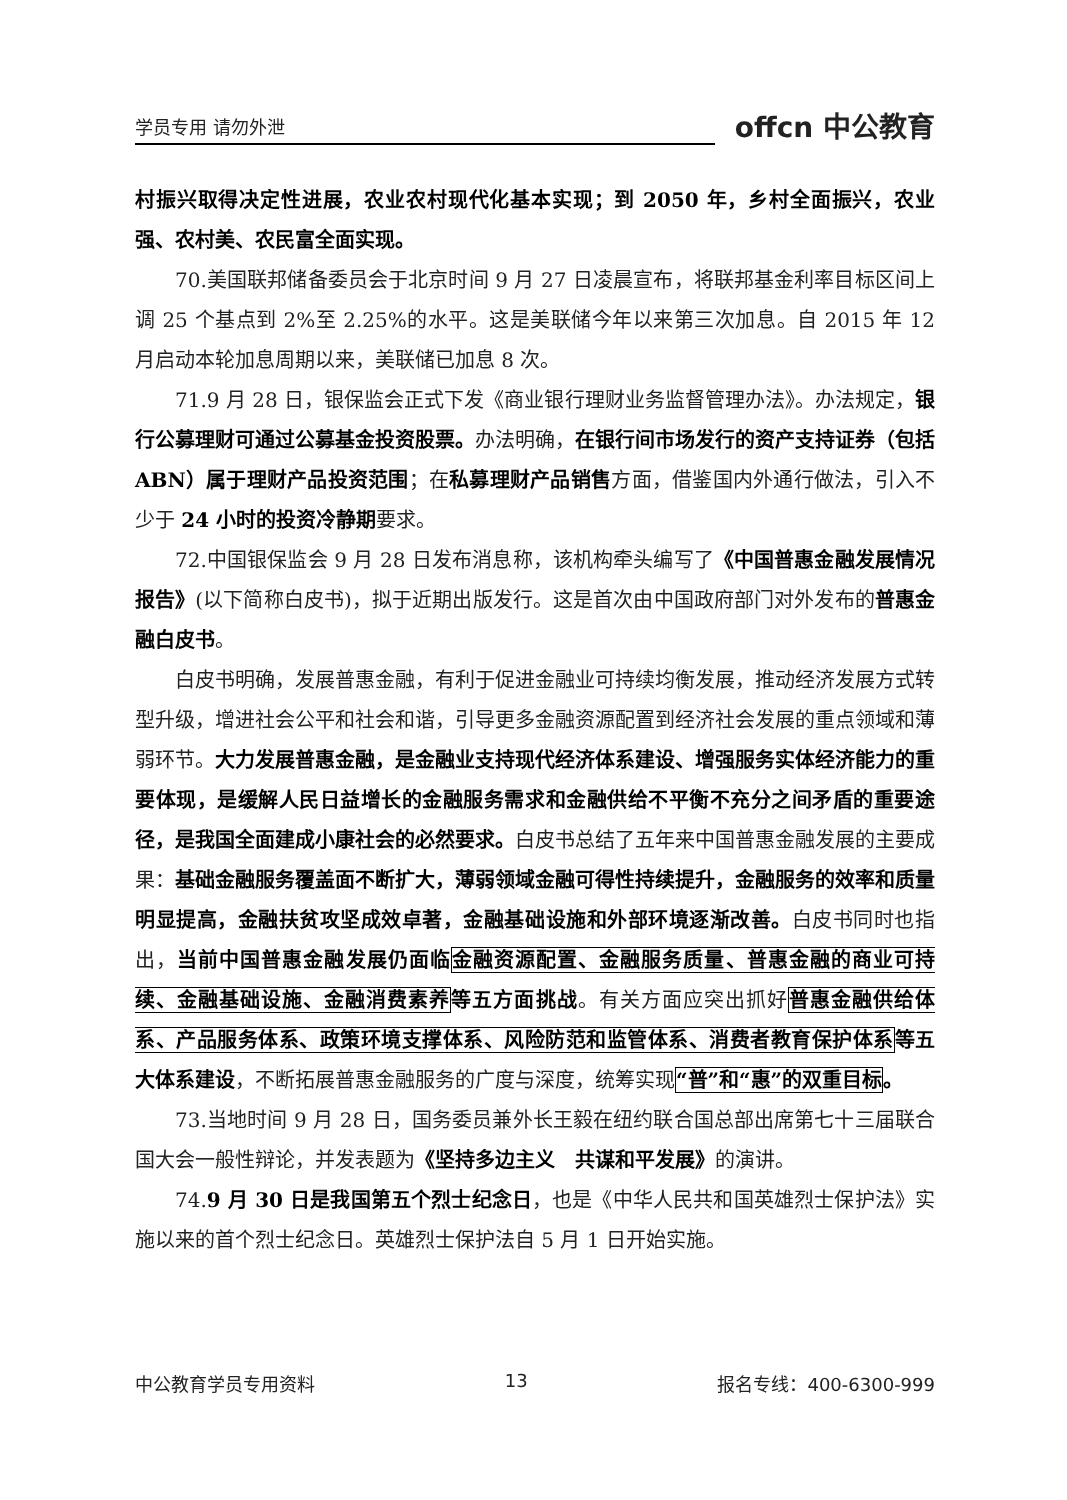学员专用 请勿外泄
offcn 中公教育
村振兴取得决定性进展，农业农村现代化基本实现；到 2050 年，乡村全面振兴，农业强、农村美、农民富全面实现。
70.美国联邦储备委员会于北京时间 9 月 27 日凌晨宣布，将联邦基金利率目标区间上调 25 个基点到 2%至 2.25%的水平。这是美联储今年以来第三次加息。自 2015 年 12 月启动本轮加息周期以来，美联储已加息 8 次。
71.9 月 28 日，银保监会正式下发《商业银行理财业务监督管理办法》。办法规定，银行公募理财可通过公募基金投资股票。办法明确，在银行间市场发行的资产支持证券（包括 ABN）属于理财产品投资范围；在私募理财产品销售方面，借鉴国内外通行做法，引入不少于 24 小时的投资冷静期要求。
72.中国银保监会 9 月 28 日发布消息称，该机构牵头编写了《中国普惠金融发展情况报告》(以下简称白皮书)，拟于近期出版发行。这是首次由中国政府部门对外发布的普惠金融白皮书。
白皮书明确，发展普惠金融，有利于促进金融业可持续均衡发展，推动经济发展方式转型升级，增进社会公平和社会和谐，引导更多金融资源配置到经济社会发展的重点领域和薄弱环节。大力发展普惠金融，是金融业支持现代经济体系建设、增强服务实体经济能力的重要体现，是缓解人民日益增长的金融服务需求和金融供给不平衡不充分之间矛盾的重要途径，是我国全面建成小康社会的必然要求。白皮书总结了五年来中国普惠金融发展的主要成果：基础金融服务覆盖面不断扩大，薄弱领域金融可得性持续提升，金融服务的效率和质量明显提高，金融扶贫攻坚成效卓著，金融基础设施和外部环境逐渐改善。白皮书同时也指出，当前中国普惠金融发展仍面临金融资源配置、金融服务质量、普惠金融的商业可持续、金融基础设施、金融消费素养等五方面挑战。有关方面应突出抓好普惠金融供给体系、产品服务体系、政策环境支撑体系、风险防范和监管体系、消费者教育保护体系等五大体系建设，不断拓展普惠金融服务的广度与深度，统筹实现“普”和“惠”的双重目标。
73.当地时间 9 月 28 日，国务委员兼外长王毅在纽约联合国总部出席第七十三届联合国大会一般性辩论，并发表题为《坚持多边主义　共谋和平发展》的演讲。
74.9 月 30 日是我国第五个烈士纪念日，也是《中华人民共和国英雄烈士保护法》实施以来的首个烈士纪念日。英雄烈士保护法自 5 月 1 日开始实施。
中公教育学员专用资料 13 报名专线：400-6300-999